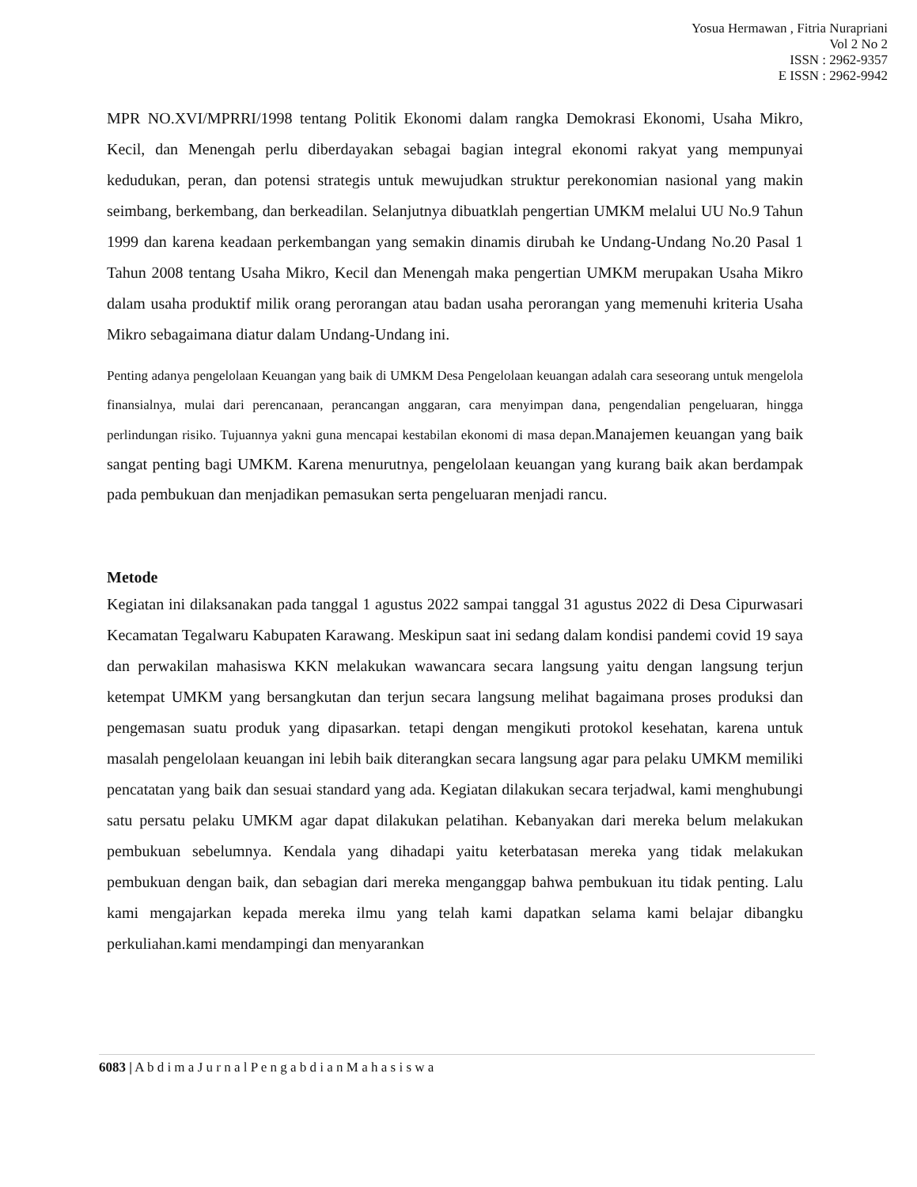Yosua Hermawan , Fitria Nurapriani
Vol 2 No 2
ISSN : 2962-9357
E ISSN : 2962-9942
MPR NO.XVI/MPRRI/1998 tentang Politik Ekonomi dalam rangka Demokrasi Ekonomi, Usaha Mikro, Kecil, dan Menengah perlu diberdayakan sebagai bagian integral ekonomi rakyat yang mempunyai kedudukan, peran, dan potensi strategis untuk mewujudkan struktur perekonomian nasional yang makin seimbang, berkembang, dan berkeadilan. Selanjutnya dibuatklah pengertian UMKM melalui UU No.9 Tahun 1999 dan karena keadaan perkembangan yang semakin dinamis dirubah ke Undang-Undang No.20 Pasal 1 Tahun 2008 tentang Usaha Mikro, Kecil dan Menengah maka pengertian UMKM merupakan Usaha Mikro dalam usaha produktif milik orang perorangan atau badan usaha perorangan yang memenuhi kriteria Usaha Mikro sebagaimana diatur dalam Undang-Undang ini.
Penting adanya pengelolaan Keuangan yang baik di UMKM Desa Pengelolaan keuangan adalah cara seseorang untuk mengelola finansialnya, mulai dari perencanaan, perancangan anggaran, cara menyimpan dana, pengendalian pengeluaran, hingga perlindungan risiko. Tujuannya yakni guna mencapai kestabilan ekonomi di masa depan.Manajemen keuangan yang baik sangat penting bagi UMKM. Karena menurutnya, pengelolaan keuangan yang kurang baik akan berdampak pada pembukuan dan menjadikan pemasukan serta pengeluaran menjadi rancu.
Metode
Kegiatan ini dilaksanakan pada tanggal 1 agustus 2022 sampai tanggal 31 agustus 2022 di Desa Cipurwasari Kecamatan Tegalwaru Kabupaten Karawang. Meskipun saat ini sedang dalam kondisi pandemi covid 19 saya dan perwakilan mahasiswa KKN melakukan wawancara secara langsung yaitu dengan langsung terjun ketempat UMKM yang bersangkutan dan terjun secara langsung melihat bagaimana proses produksi dan pengemasan suatu produk yang dipasarkan. tetapi dengan mengikuti protokol kesehatan, karena untuk masalah pengelolaan keuangan ini lebih baik diterangkan secara langsung agar para pelaku UMKM memiliki pencatatan yang baik dan sesuai standard yang ada. Kegiatan dilakukan secara terjadwal, kami menghubungi satu persatu pelaku UMKM agar dapat dilakukan pelatihan. Kebanyakan dari mereka belum melakukan pembukuan sebelumnya. Kendala yang dihadapi yaitu keterbatasan mereka yang tidak melakukan pembukuan dengan baik, dan sebagian dari mereka menganggap bahwa pembukuan itu tidak penting. Lalu kami mengajarkan kepada mereka ilmu yang telah kami dapatkan selama kami belajar dibangku perkuliahan.kami mendampingi dan menyarankan
6083 | A b d i m a J u r n a l P e n g a b d i a n M a h a s i s w a